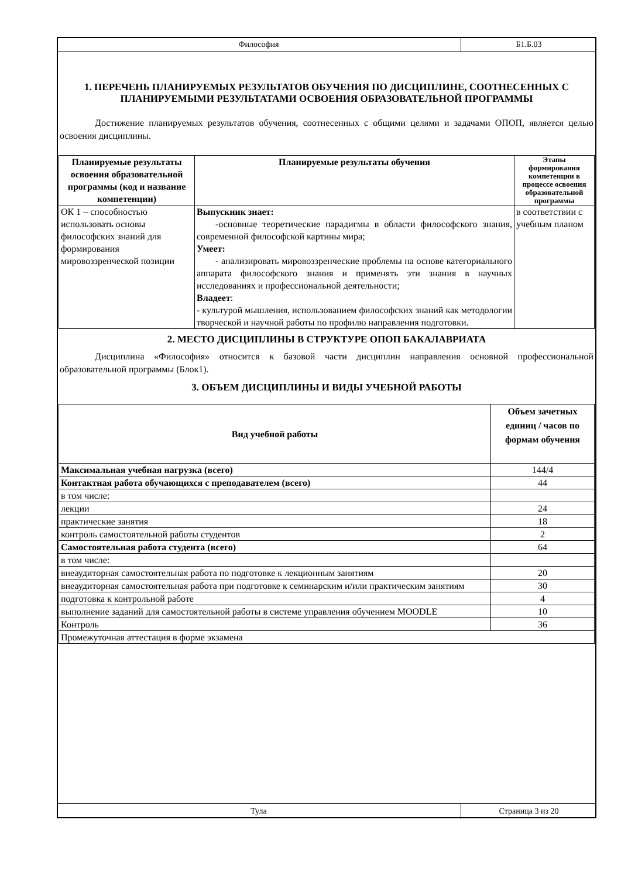Философия
Б1.Б.03
1. ПЕРЕЧЕНЬ ПЛАНИРУЕМЫХ РЕЗУЛЬТАТОВ ОБУЧЕНИЯ ПО ДИСЦИПЛИНЕ, СООТНЕСЕННЫХ С ПЛАНИРУЕМЫМИ РЕЗУЛЬТАТАМИ ОСВОЕНИЯ ОБРАЗОВАТЕЛЬНОЙ ПРОГРАММЫ
Достижение планируемых результатов обучения, соотнесенных с общими целями и задачами ОПОП, является целью освоения дисциплины.
| Планируемые результаты освоения образовательной программы (код и название компетенции) | Планируемые результаты обучения | Этапы формирования компетенции в процессе освоения образовательной программы |
| --- | --- | --- |
| ОК 1 – способностью использовать основы философских знаний для формирования мировоззренческой позиции | Выпускник знает: -основные теоретические парадигмы в области философского знания, современной философской картины мира; Умеет: - анализировать мировоззренческие проблемы на основе категориального аппарата философского знания и применять эти знания в научных исследованиях и профессиональной деятельности; Владеет : - культурой мышления, использованием философских знаний как методологии творческой и научной работы по профилю направления подготовки. | в соответствии с учебным планом |
2. МЕСТО ДИСЦИПЛИНЫ В СТРУКТУРЕ ОПОП БАКАЛАВРИАТА
Дисциплина «Философия» относится к базовой части дисциплин направления основной профессиональной образовательной программы (Блок1).
3. ОБЪЕМ ДИСЦИПЛИНЫ И ВИДЫ УЧЕБНОЙ РАБОТЫ
| Вид учебной работы | Объем зачетных единиц / часов по формам обучения |
| --- | --- |
| Максимальная учебная нагрузка (всего) | 144/4 |
| Контактная работа обучающихся с преподавателем (всего) | 44 |
| в том числе: | |
| лекции | 24 |
| практические занятия | 18 |
| контроль самостоятельной работы студентов | 2 |
| Самостоятельная работа студента (всего) | 64 |
| в том числе: | |
| внеаудиторная самостоятельная работа по подготовке к лекционным занятиям | 20 |
| внеаудиторная самостоятельная работа при подготовке к семинарским и/или практическим занятиям | 30 |
| подготовка к контрольной работе | 4 |
| выполнение заданий для самостоятельной работы в системе управления обучением MOODLE | 10 |
| Контроль | 36 |
| Промежуточная аттестация в форме экзамена | |
Тула
Страница 3 из 20